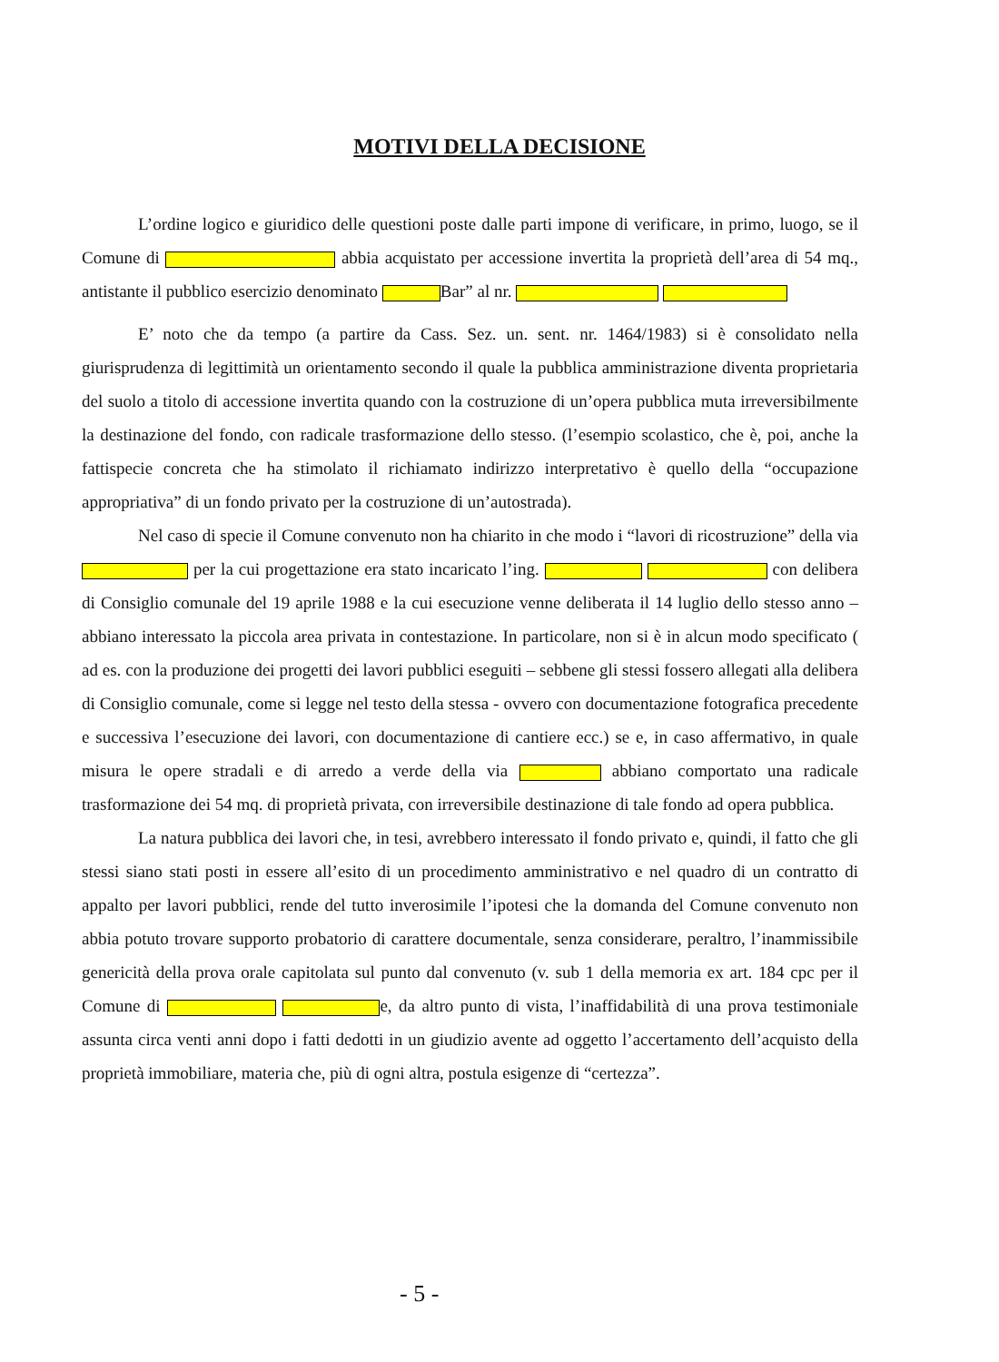MOTIVI DELLA DECISIONE
L’ordine logico e giuridico delle questioni poste dalle parti impone di verificare, in primo, luogo, se il Comune di abbia acquistato per accessione invertita la proprietà dell’area di 54 mq., antistante il pubblico esercizio denominato Bar” al nr.
E’ noto che da tempo (a partire da Cass. Sez. un. sent. nr. 1464/1983) si è consolidato nella giurisprudenza di legittimità un orientamento secondo il quale la pubblica amministrazione diventa proprietaria del suolo a titolo di accessione invertita quando con la costruzione di un’opera pubblica muta irreversibilmente la destinazione del fondo, con radicale trasformazione dello stesso. (l’esempio scolastico, che è, poi, anche la fattispecie concreta che ha stimolato il richiamato indirizzo interpretativo è quello della “occupazione appropriativa” di un fondo privato per la costruzione di un’autostrada).
Nel caso di specie il Comune convenuto non ha chiarito in che modo i “lavori di ricostruzione” della via per la cui progettazione era stato incaricato l’ing. con delibera di Consiglio comunale del 19 aprile 1988 e la cui esecuzione venne deliberata il 14 luglio dello stesso anno – abbiano interessato la piccola area privata in contestazione. In particolare, non si è in alcun modo specificato ( ad es. con la produzione dei progetti dei lavori pubblici eseguiti – sebbene gli stessi fossero allegati alla delibera di Consiglio comunale, come si legge nel testo della stessa - ovvero con documentazione fotografica precedente e successiva l’esecuzione dei lavori, con documentazione di cantiere ecc.) se e, in caso affermativo, in quale misura le opere stradali e di arredo a verde della via abbiano comportato una radicale trasformazione dei 54 mq. di proprietà privata, con irreversibile destinazione di tale fondo ad opera pubblica.
La natura pubblica dei lavori che, in tesi, avrebbero interessato il fondo privato e, quindi, il fatto che gli stessi siano stati posti in essere all’esito di un procedimento amministrativo e nel quadro di un contratto di appalto per lavori pubblici, rende del tutto inverosimile l’ipotesi che la domanda del Comune convenuto non abbia potuto trovare supporto probatorio di carattere documentale, senza considerare, peraltro, l’inammissibile genericità della prova orale capitolata sul punto dal convenuto (v. sub 1 della memoria ex art. 184 cpc per il Comune di e, da altro punto di vista, l’inaffidabilità di una prova testimoniale assunta circa venti anni dopo i fatti dedotti in un giudizio avente ad oggetto l’accertamento dell’acquisto della proprietà immobiliare, materia che, più di ogni altra, postula esigenze di “certezza”.
- 5 -